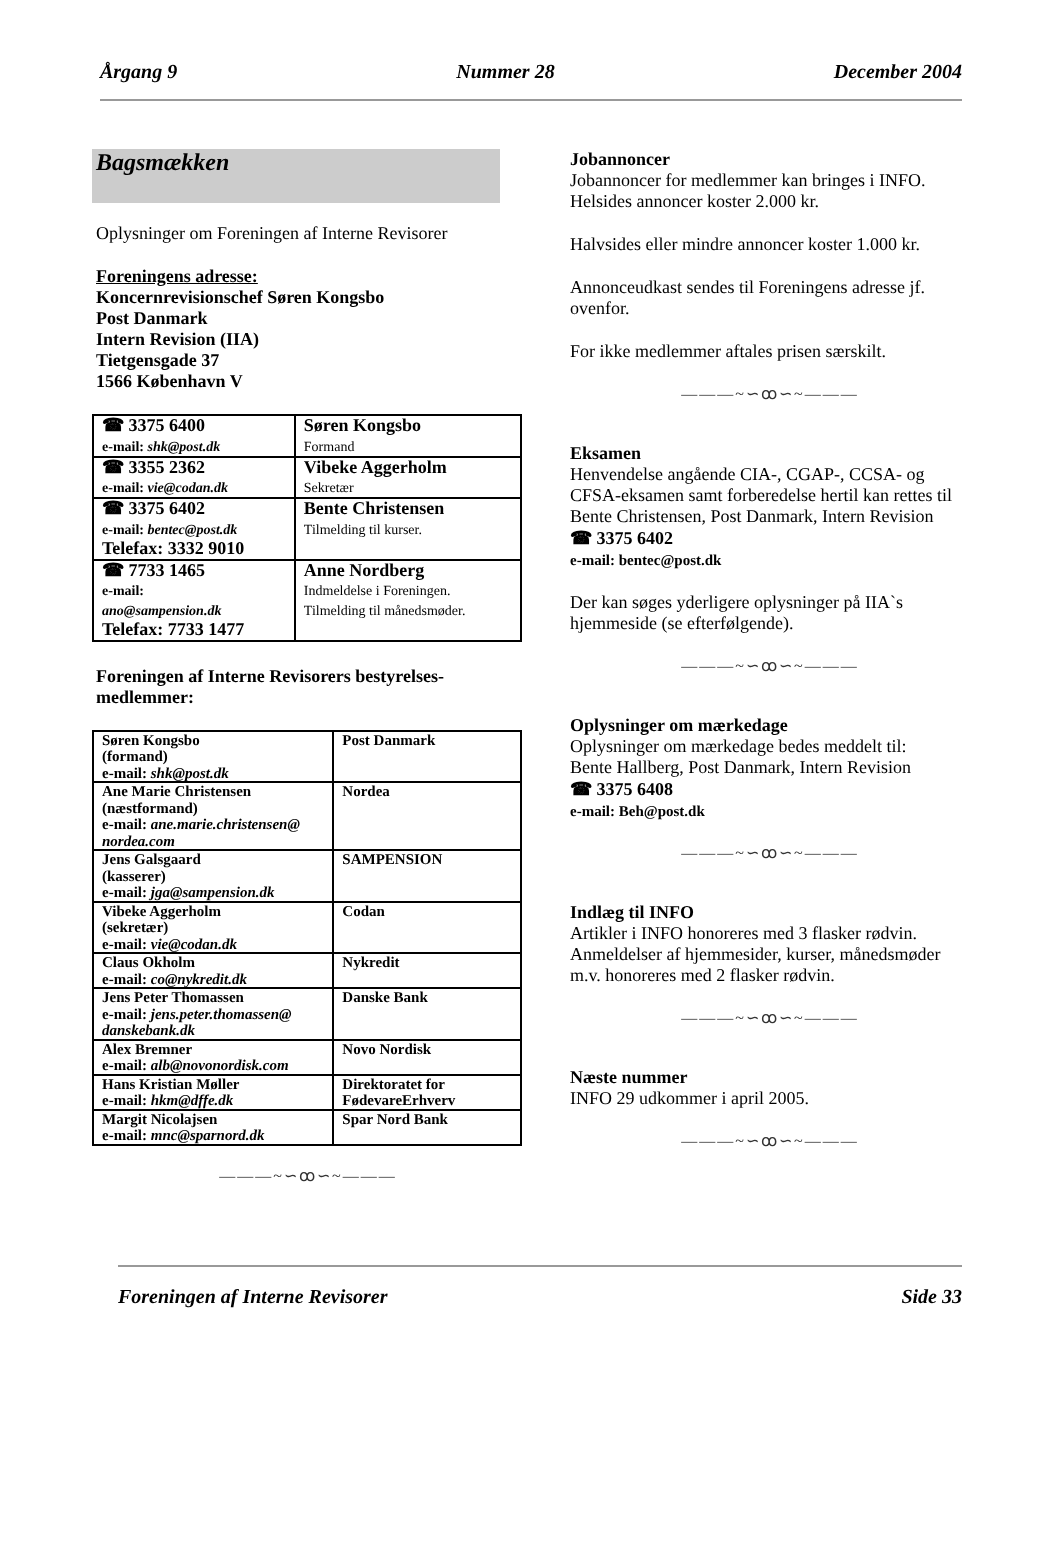Årgang 9 Nummer 28 December 2004
Bagsmækken
Oplysninger om Foreningen af Interne Revisorer
Foreningens adresse:
Koncernrevisionschef Søren Kongsbo
Post Danmark
Intern Revision (IIA)
Tietgensgade 37
1566 København V
| ☎ 3375 6400 e-mail: shk@post.dk | Søren Kongsbo Formand |
| ☎ 3355 2362 e-mail: vie@codan.dk | Vibeke Aggerholm Sekretær |
| ☎ 3375 6402 e-mail: bentec@post.dk Telefax: 3332 9010 | Bente Christensen Tilmelding til kurser. |
| ☎ 7733 1465 e-mail: ano@sampension.dk Telefax: 7733 1477 | Anne Nordberg Indmeldelse i Foreningen. Tilmelding til månedsmøder. |
Foreningen af Interne Revisorers bestyrelses-medlemmer:
| Søren Kongsbo (formand) e-mail: shk@post.dk | Post Danmark |
| Ane Marie Christensen (næstformand) e-mail: ane.marie.christensen@ nordea.com | Nordea |
| Jens Galsgaard (kasserer) e-mail: jga@sampension.dk | SAMPENSION |
| Vibeke Aggerholm (sekretær) e-mail: vie@codan.dk | Codan |
| Claus Okholm e-mail: co@nykredit.dk | Nykredit |
| Jens Peter Thomassen e-mail: jens.peter.thomassen@ danskebank.dk | Danske Bank |
| Alex Bremner e-mail: alb@novonordisk.com | Novo Nordisk |
| Hans Kristian Møller e-mail: hkm@dffe.dk | Direktoratet for FødevareErhverv |
| Margit Nicolajsen e-mail: mnc@sparnord.dk | Spar Nord Bank |
———~∽ꝏ∽~———
Jobannoncer
Jobannoncer for medlemmer kan bringes i INFO. Helsides annoncer koster 2.000 kr.
Halvsides eller mindre annoncer koster 1.000 kr.
Annonceudkast sendes til Foreningens adresse jf. ovenfor.
For ikke medlemmer aftales prisen særskilt.
———~∽ꝏ∽~———
Eksamen
Henvendelse angående CIA-, CGAP-, CCSA- og CFSA-eksamen samt forberedelse hertil kan rettes til
Bente Christensen, Post Danmark, Intern Revision
☎ 3375 6402
e-mail: bentec@post.dk
Der kan søges yderligere oplysninger på IIA`s hjemmeside (se efterfølgende).
———~∽ꝏ∽~———
Oplysninger om mærkedage
Oplysninger om mærkedage bedes meddelt til:
Bente Hallberg, Post Danmark, Intern Revision
☎ 3375 6408
e-mail: Beh@post.dk
———~∽ꝏ∽~———
Indlæg til INFO
Artikler i INFO honoreres med 3 flasker rødvin. Anmeldelser af hjemmesider, kurser, månedsmøder m.v. honoreres med 2 flasker rødvin.
———~∽ꝏ∽~———
Næste nummer
INFO 29 udkommer i april 2005.
———~∽ꝏ∽~———
Foreningen af Interne Revisorer Side 33